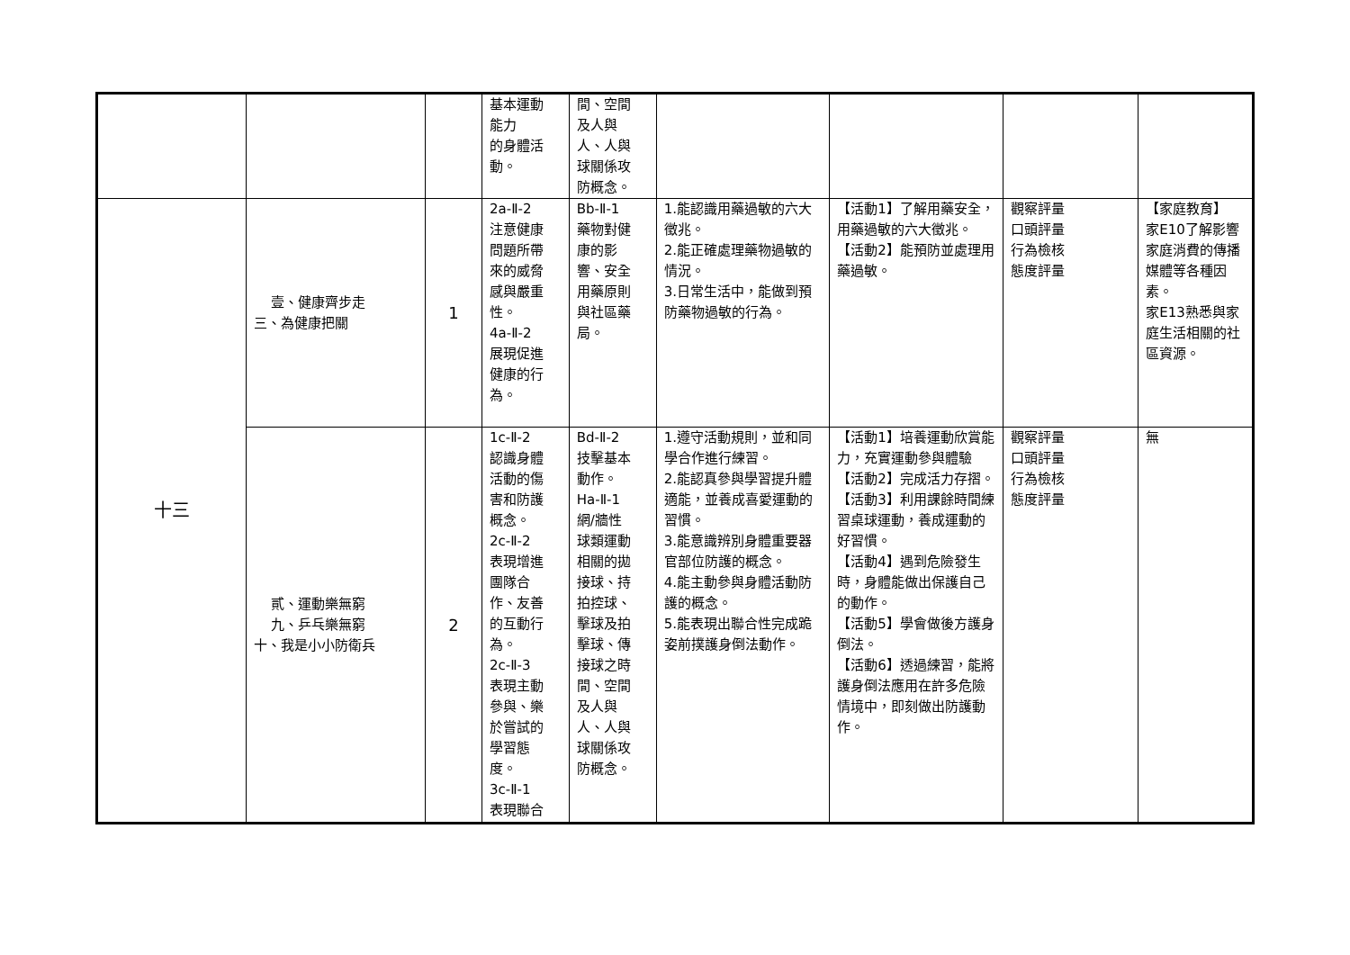| | | | 基本運動 能力 的身體活 動。 | 間、空間 及人與 人、人與 球關係攻 防概念。 | | | | |
| 十三 | 壹、健康齊步走 三、為健康把關 | 1 | 2a-Ⅱ-2 注意健康 問題所帶 來的威脅 感與嚴重 性。 4a-Ⅱ-2 展現促進 健康的行 為。 | Bb-Ⅱ-1 藥物對健 康的影 響、安全 用藥原則 與社區藥 局。 | 1.能認識用藥過敏的六大徵兆。 2.能正確處理藥物過敏的情況。 3.日常生活中，能做到預防藥物過敏的行為。 | 【活動1】了解用藥安全，用藥過敏的六大徵兆。 【活動2】能預防並處理用藥過敏。 | 觀察評量 口頭評量 行為檢核 態度評量 | 【家庭教育】 家E10了解影響家庭消費的傳播媒體等各種因素。 家E13熟悉與家庭生活相關的社區資源。 |
| | 貳、運動樂無窮 九、乒乓樂無窮 十、我是小小防衛兵 | 2 | 1c-Ⅱ-2 認識身體 活動的傷 害和防護 概念。 2c-Ⅱ-2 表現增進 團隊合 作、友善 的互動行 為。 2c-Ⅱ-3 表現主動 參與、樂 於嘗試的 學習態 度。 3c-Ⅱ-1 表現聯合 | Bd-Ⅱ-2 技擊基本 動作。 Ha-Ⅱ-1 網/牆性 球類運動 相關的拋 接球、持 拍控球、 擊球及拍 擊球、傳 接球之時 間、空間 及人與 人、人與 球關係攻 防概念。 | 1.遵守活動規則，並和同學合作進行練習。 2.能認真參與學習提升體適能，並養成喜愛運動的習慣。 3.能意識辨別身體重要器官部位防護的概念。 4.能主動參與身體活動防護的概念。 5.能表現出聯合性完成跪姿前撲護身倒法動作。 | 【活動1】培養運動欣賞能力，充實運動參與體驗【活動2】完成活力存摺。 【活動3】利用課餘時間練習桌球運動，養成運動的好習慣。 【活動4】遇到危險發生時，身體能做出保護自己的動作。 【活動5】學會做後方護身倒法。 【活動6】透過練習，能將護身倒法應用在許多危險情境中，即刻做出防護動作。 | 觀察評量 口頭評量 行為檢核 態度評量 | 無 |